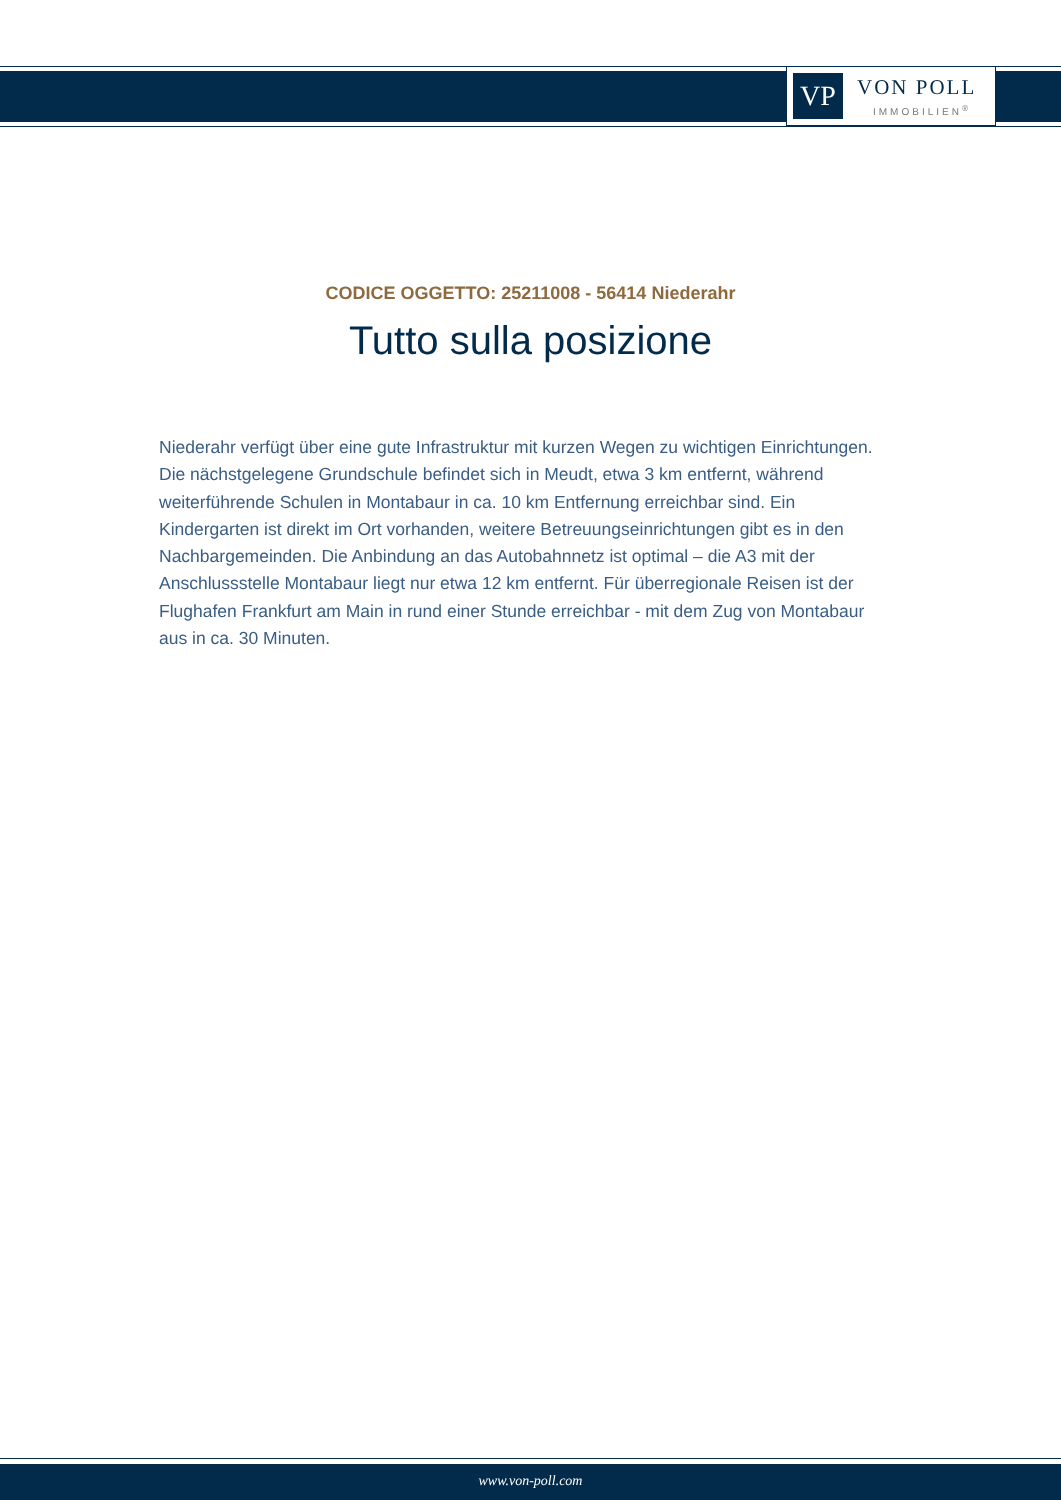VP VON POLL
IMMOBILIEN<sup>®</sup>
CODICE OGGETTO: 25211008 - 56414 Niederahr
Tutto sulla posizione
Niederahr verfügt über eine gute Infrastruktur mit kurzen Wegen zu wichtigen Einrichtungen. Die nächstgelegene Grundschule befindet sich in Meudt, etwa 3 km entfernt, während weiterführende Schulen in Montabaur in ca. 10 km Entfernung erreichbar sind. Ein Kindergarten ist direkt im Ort vorhanden, weitere Betreuungseinrichtungen gibt es in den Nachbargemeinden. Die Anbindung an das Autobahnnetz ist optimal – die A3 mit der Anschlussstelle Montabaur liegt nur etwa 12 km entfernt. Für überregionale Reisen ist der Flughafen Frankfurt am Main in rund einer Stunde erreichbar - mit dem Zug von Montabaur aus in ca. 30 Minuten.
www.von-poll.com